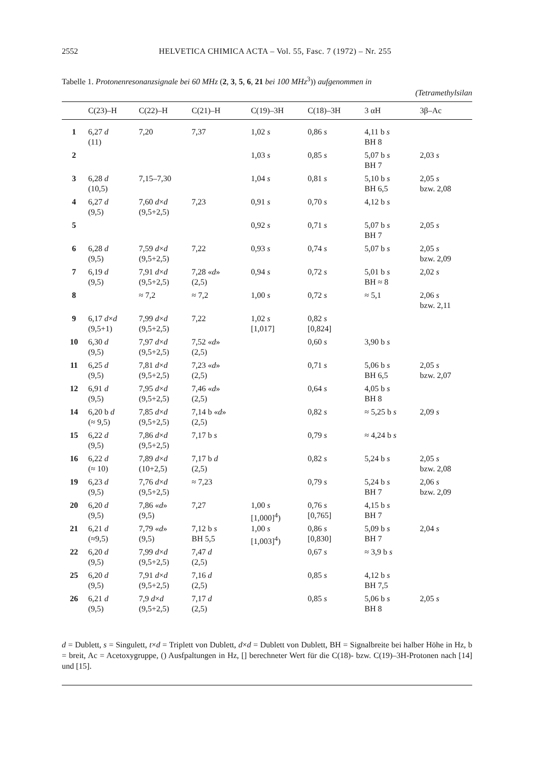2552 HELVETICA CHIMICA ACTA – Vol. 55, Fasc. 7 (1972) – Nr. 255
Tabelle 1. Protonenresonanzsignale bei 60 MHz (2, 3, 5, 6, 21 bei 100 MHz<sup>3</sup>)) aufgenommen in
(Tetramethylsilan
| | C(23)–H | C(22)–H | C(21)–H | C(19)–3H | C(18)–3H | 3 αH | 3β–Ac |
| --- | --- | --- | --- | --- | --- | --- | --- |
| 1 | 6,27 d (11) | 7,20 | 7,37 | 1,02 s | 0,86 s | 4,11 b s BH 8 | |
| 2 | | | | 1,03 s | 0,85 s | 5,07 b s BH 7 | 2,03 s |
| 3 | 6,28 d (10,5) | 7,15–7,30 | | 1,04 s | 0,81 s | 5,10 b s BH 6,5 | 2,05 s bzw. 2,08 |
| 4 | 6,27 d (9,5) | 7,60 d × d (9,5+2,5) | 7,23 | 0,91 s | 0,70 s | 4,12 b s | |
| 5 | | | | 0,92 s | 0,71 s | 5,07 b s BH 7 | 2,05 s |
| 6 | 6,28 d (9,5) | 7,59 d × d (9,5+2,5) | 7,22 | 0,93 s | 0,74 s | 5,07 b s | 2,05 s bzw. 2,09 |
| 7 | 6,19 d (9,5) | 7,91 d × d (9,5+2,5) | 7,28 « d » (2,5) | 0,94 s | 0,72 s | 5,01 b s BH ≈ 8 | 2,02 s |
| 8 | | ≈ 7,2 | ≈ 7,2 | 1,00 s | 0,72 s | ≈ 5,1 | 2,06 s bzw. 2,11 |
| 9 | 6,17 d × d (9,5+1) | 7,99 d × d (9,5+2,5) | 7,22 | 1,02 s [1,017] | 0,82 s [0,824] | | |
| 10 | 6,30 d (9,5) | 7,97 d × d (9,5+2,5) | 7,52 « d » (2,5) | | 0,60 s | 3,90 b s | |
| 11 | 6,25 d (9,5) | 7,81 d × d (9,5+2,5) | 7,23 « d » (2,5) | | 0,71 s | 5,06 b s BH 6,5 | 2,05 s bzw. 2,07 |
| 12 | 6,91 d (9,5) | 7,95 d × d (9,5+2,5) | 7,46 « d » (2,5) | | 0,64 s | 4,05 b s BH 8 | |
| 14 | 6,20 b d (≈ 9,5) | 7,85 d × d (9,5+2,5) | 7,14 b « d » (2,5) | | 0,82 s | ≈ 5,25 b s | 2,09 s |
| 15 | 6,22 d (9,5) | 7,86 d × d (9,5+2,5) | 7,17 b s | | 0,79 s | ≈ 4,24 b s | |
| 16 | 6,22 d (≈ 10) | 7,89 d × d (10+2,5) | 7,17 b d (2,5) | | 0,82 s | 5,24 b s | 2,05 s bzw. 2,08 |
| 19 | 6,23 d (9,5) | 7,76 d × d (9,5+2,5) | ≈ 7,23 | | 0,79 s | 5,24 b s BH 7 | 2,06 s bzw. 2,09 |
| 20 | 6,20 d (9,5) | 7,86 « d » (9,5) | 7,27 | 1,00 s [1,000]<sup>4</sup>) | 0,76 s [0,765] | 4,15 b s BH 7 | |
| 21 | 6,21 d (≈9,5) | 7,79 « d » (9,5) | 7,12 b s BH 5,5 | 1,00 s [1,003]<sup>4</sup>) | 0,86 s [0,830] | 5,09 b s BH 7 | 2,04 s |
| 22 | 6,20 d (9,5) | 7,99 d × d (9,5+2,5) | 7,47 d (2,5) | | 0,67 s | ≈ 3,9 b s | |
| 25 | 6,20 d (9,5) | 7,91 d × d (9,5+2,5) | 7,16 d (2,5) | | 0,85 s | 4,12 b s BH 7,5 | |
| 26 | 6,21 d (9,5) | 7,9 d × d (9,5+2,5) | 7,17 d (2,5) | | 0,85 s | 5,06 b s BH 8 | 2,05 s |
d = Dublett, s = Singulett, t×d = Triplett von Dublett, d×d = Dublett von Dublett, BH = Signalbreite bei halber Höhe in Hz, b = breit, Ac = Acetoxygruppe, () Ausfpaltungen in Hz, [] berechneter Wert für die C(18)- bzw. C(19)–3H-Protonen nach [14] und [15].